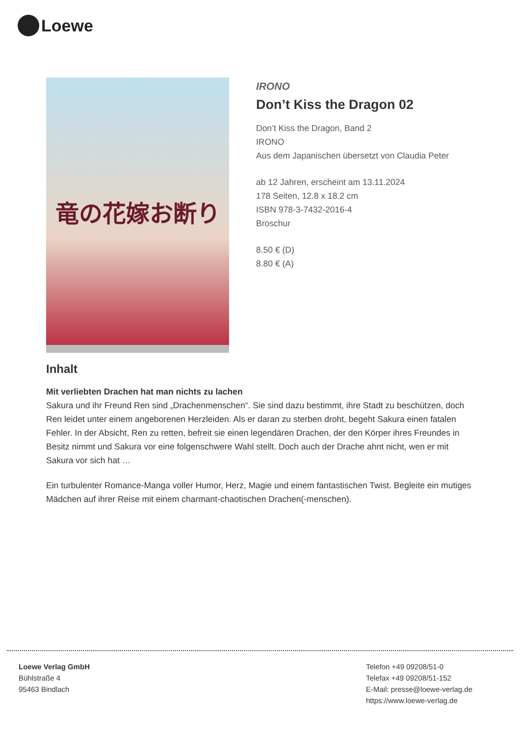Loewe
竜の花嫁お断り
IRONO
Don’t Kiss the Dragon 02
Don’t Kiss the Dragon, Band 2
IRONO
Aus dem Japanischen übersetzt von Claudia Peter
ab 12 Jahren, erscheint am 13.11.2024
178 Seiten, 12.8 x 18.2 cm
ISBN 978-3-7432-2016-4
Broschur
8.50 € (D)
8.80 € (A)
Inhalt
Mit verliebten Drachen hat man nichts zu lachen
Sakura und ihr Freund Ren sind „Drachenmenschen“. Sie sind dazu bestimmt, ihre Stadt zu beschützen, doch Ren leidet unter einem angeborenen Herzleiden. Als er daran zu sterben droht, begeht Sakura einen fatalen Fehler. In der Absicht, Ren zu retten, befreit sie einen legendären Drachen, der den Körper ihres Freundes in Besitz nimmt und Sakura vor eine folgenschwere Wahl stellt. Doch auch der Drache ahnt nicht, wen er mit Sakura vor sich hat …
Ein turbulenter Romance-Manga voller Humor, Herz, Magie und einem fantastischen Twist. Begleite ein mutiges Mädchen auf ihrer Reise mit einem charmant-chaotischen Drachen(-menschen).
Loewe Verlag GmbH
Bühlstraße 4
95463 Bindlach
Telefon +49 09208/51-0
Telefax +49 09208/51-152
E-Mail: presse@loewe-verlag.de
https://www.loewe-verlag.de